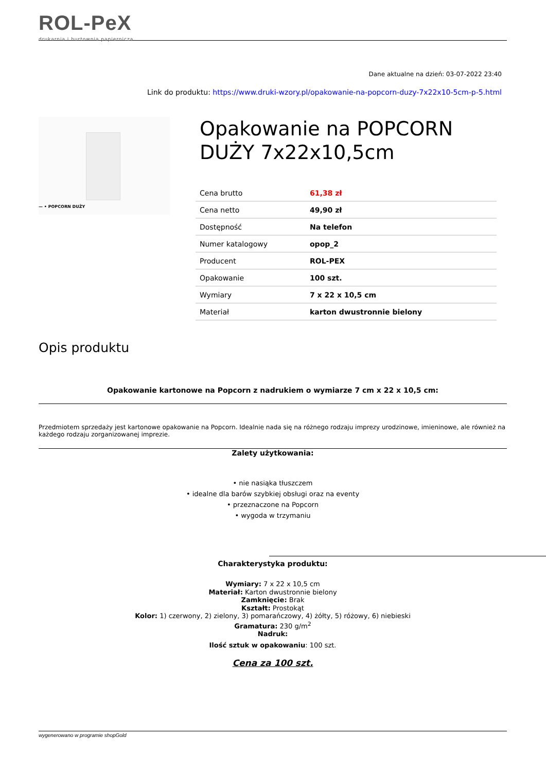ROL-PeX
drukarnia i hurtownia papiernicza
Dane aktualne na dzień: 03-07-2022 23:40
Link do produktu: https://www.druki-wzory.pl/opakowanie-na-popcorn-duzy-7x22x10-5cm-p-5.html
— • POPCORN DUŻY
Opakowanie na POPCORN DUŻY 7x22x10,5cm
| Cena brutto | 61,38 zł |
| Cena netto | 49,90 zł |
| Dostępność | Na telefon |
| Numer katalogowy | opop_2 |
| Producent | ROL-PEX |
| Opakowanie | 100 szt. |
| Wymiary | 7 x 22 x 10,5 cm |
| Materiał | karton dwustronnie bielony |
Opis produktu
Opakowanie kartonowe na Popcorn z nadrukiem o wymiarze 7 cm x 22 x 10,5 cm:
Przedmiotem sprzedaży jest kartonowe opakowanie na Popcorn. Idealnie nada się na różnego rodzaju imprezy urodzinowe, imieninowe, ale również na każdego rodzaju zorganizowanej imprezie.
Zalety użytkowania:
• nie nasiąka tłuszczem
• idealne dla barów szybkiej obsługi oraz na eventy
• przeznaczone na Popcorn
• wygoda w trzymaniu
Charakterystyka produktu:
Wymiary: 7 x 22 x 10,5 cm
Materiał: Karton dwustronnie bielony
Zamknięcie: Brak
Kształt: Prostokąt
Kolor: 1) czerwony, 2) zielony, 3) pomarańczowy, 4) żółty, 5) różowy, 6) niebieski
Gramatura: 230 g/m<sup>2</sup>
Nadruk:
Ilość sztuk w opakowaniu: 100 szt.
Cena za 100 szt.
wygenerowano w programie shopGold